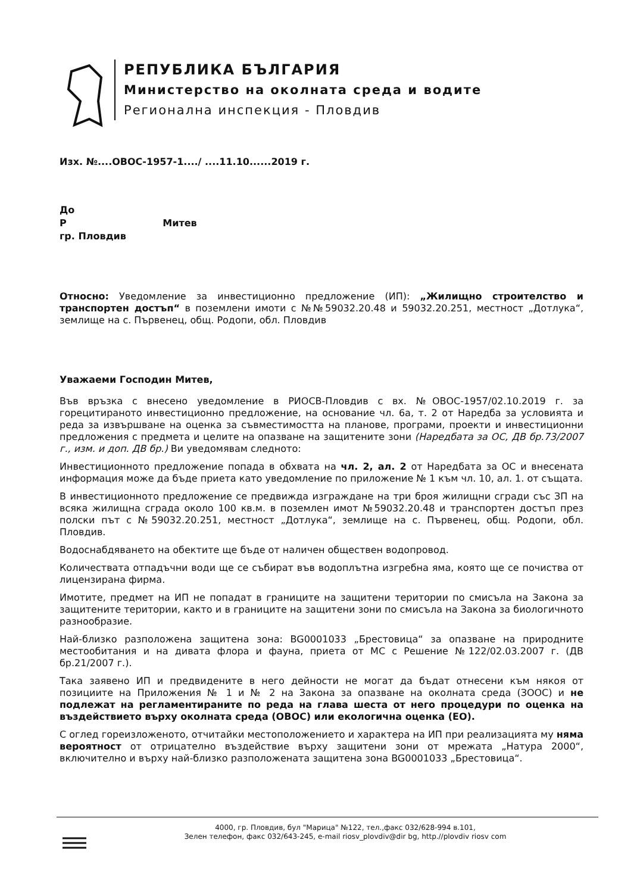РЕПУБЛИКА БЪЛГАРИЯ
Министерство на околната среда и водите
Регионална инспекция - Пловдив
Изх. №....ОВОС-1957-1..../ ....11.10......2019 г.
До
Р Митев
гр. Пловдив
Относно: Уведомление за инвестиционно предложение (ИП): „Жилищно строителство и транспортен достъп“ в поземлени имоти с №№59032.20.48 и 59032.20.251, местност „Дотлука“, землище на с. Първенец, общ. Родопи, обл. Пловдив
Уважаеми Господин Митев,
Във връзка с внесено уведомление в РИОСВ-Пловдив с вх. №ОВОС-1957/02.10.2019 г. за горецитираното инвестиционно предложение, на основание чл. 6а, т. 2 от Наредба за условията и реда за извършване на оценка за съвместимостта на планове, програми, проекти и инвестиционни предложения с предмета и целите на опазване на защитените зони (Наредбата за ОС, ДВ бр.73/2007 г., изм. и доп. ДВ бр.) Ви уведомявам следното:
Инвестиционното предложение попада в обхвата на чл. 2, ал. 2 от Наредбата за ОС и внесената информация може да бъде приета като уведомление по приложение № 1 към чл. 10, ал. 1. от същата.
В инвестиционното предложение се предвижда изграждане на три броя жилищни сгради със ЗП на всяка жилищна сграда около 100 кв.м. в поземлен имот №59032.20.48 и транспортен достъп през полски път с №59032.20.251, местност „Дотлука“, землище на с. Първенец, общ. Родопи, обл. Пловдив.
Водоснабдяването на обектите ще бъде от наличен обществен водопровод.
Количествата отпадъчни води ще се събират във водоплътна изгребна яма, която ще се почиства от лицензирана фирма.
Имотите, предмет на ИП не попадат в границите на защитени територии по смисъла на Закона за защитените територии, както и в границите на защитени зони по смисъла на Закона за биологичното разнообразие.
Най-близко разположена защитена зона: BG0001033 „Брестовица“ за опазване на природните местообитания и на дивата флора и фауна, приета от МС с Решение №122/02.03.2007 г. (ДВ бр.21/2007 г.).
Така заявено ИП и предвидените в него дейности не могат да бъдат отнесени към някоя от позициите на Приложения № 1 и № 2 на Закона за опазване на околната среда (ЗООС) и не подлежат на регламентираните по реда на глава шеста от него процедури по оценка на въздействието върху околната среда (ОВОС) или екологична оценка (ЕО).
С оглед гореизложеното, отчитайки местоположението и характера на ИП при реализацията му няма вероятност от отрицателно въздействие върху защитени зони от мрежата „Натура 2000“, включително и върху най-близко разположената защитена зона BG0001033 „Брестовица“.
4000, гр. Пловдив, бул "Марица" №122, тел.,факс 032/628-994 в.101,
Зелен телефон, факс 032/643-245, e-mail riosv_plovdiv@dir bg, http.//plovdiv riosv com